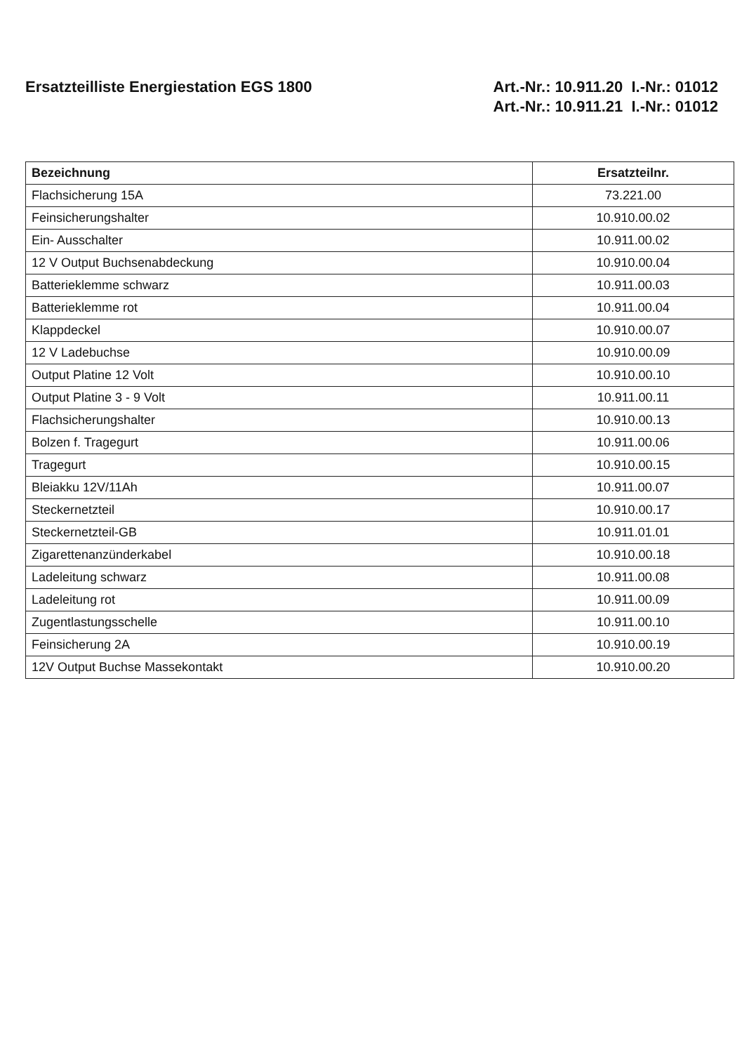Ersatzteilliste Energiestation EGS 1800
Art.-Nr.: 10.911.20 I.-Nr.: 01012
Art.-Nr.: 10.911.21 I.-Nr.: 01012
| Bezeichnung | Ersatzteilnr. |
| --- | --- |
| Flachsicherung 15A | 73.221.00 |
| Feinsicherungshalter | 10.910.00.02 |
| Ein- Ausschalter | 10.911.00.02 |
| 12 V Output Buchsenabdeckung | 10.910.00.04 |
| Batterieklemme schwarz | 10.911.00.03 |
| Batterieklemme rot | 10.911.00.04 |
| Klappdeckel | 10.910.00.07 |
| 12 V Ladebuchse | 10.910.00.09 |
| Output Platine 12 Volt | 10.910.00.10 |
| Output Platine 3 - 9 Volt | 10.911.00.11 |
| Flachsicherungshalter | 10.910.00.13 |
| Bolzen f. Tragegurt | 10.911.00.06 |
| Tragegurt | 10.910.00.15 |
| Bleiakku 12V/11Ah | 10.911.00.07 |
| Steckernetzteil | 10.910.00.17 |
| Steckernetzteil-GB | 10.911.01.01 |
| Zigarettenanzünderkabel | 10.910.00.18 |
| Ladeleitung schwarz | 10.911.00.08 |
| Ladeleitung rot | 10.911.00.09 |
| Zugentlastungsschelle | 10.911.00.10 |
| Feinsicherung 2A | 10.910.00.19 |
| 12V Output Buchse Massekontakt | 10.910.00.20 |